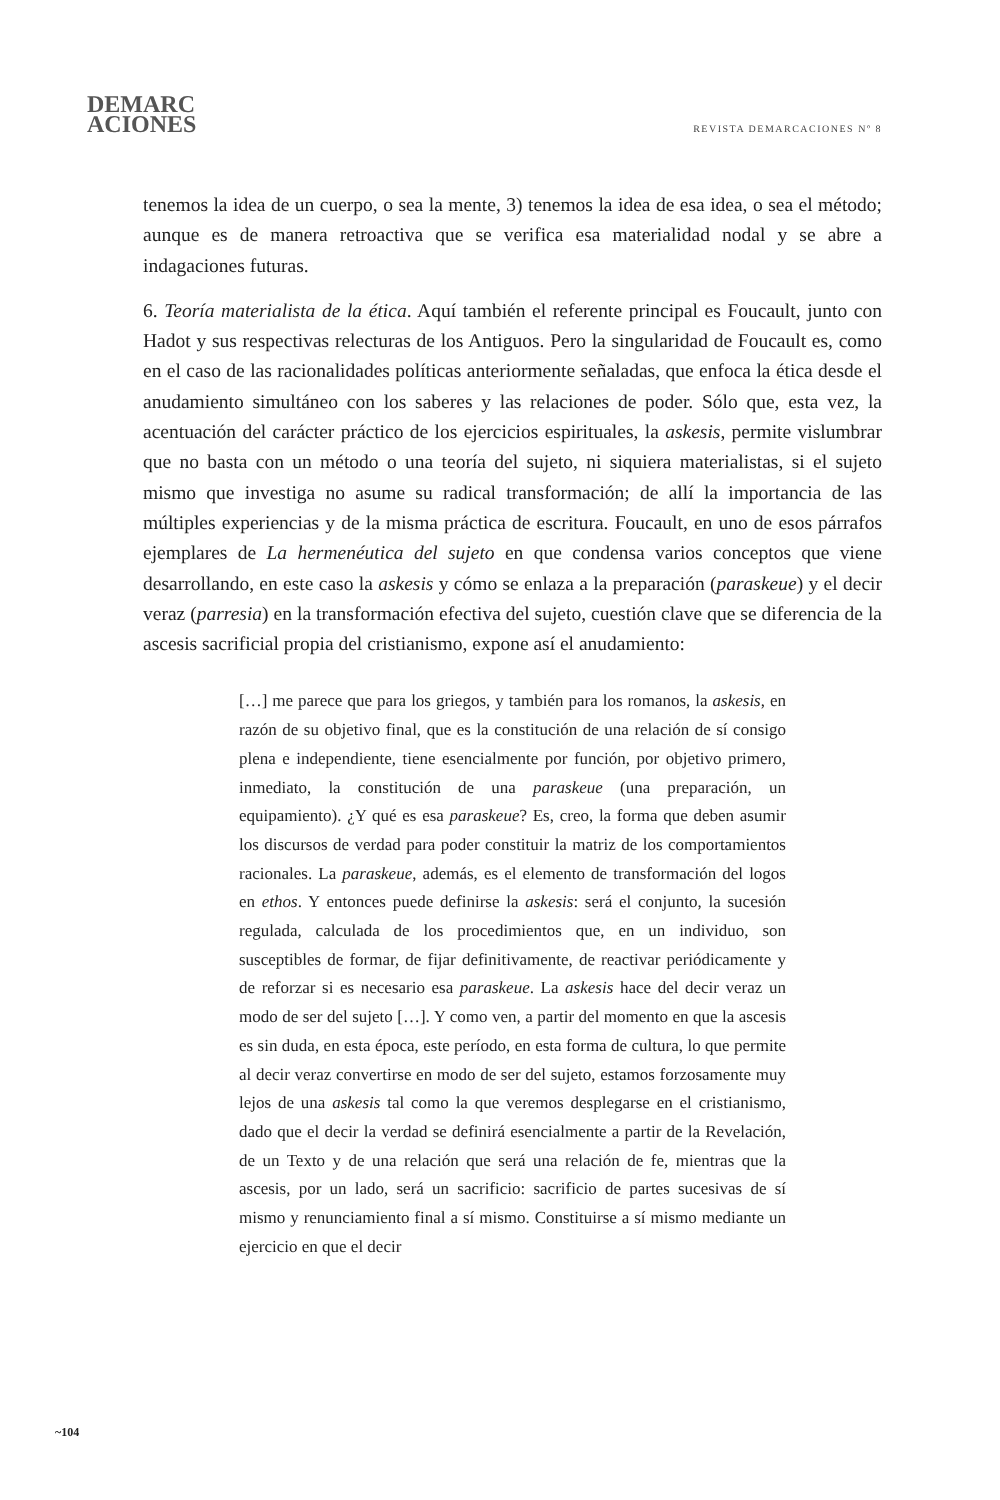DEMARC
ACIONES
REVISTA DEMARCACIONES Nº 8
tenemos la idea de un cuerpo, o sea la mente, 3) tenemos la idea de esa idea, o sea el método; aunque es de manera retroactiva que se verifica esa materialidad nodal y se abre a indagaciones futuras.
6. Teoría materialista de la ética. Aquí también el referente principal es Foucault, junto con Hadot y sus respectivas relecturas de los Antiguos. Pero la singularidad de Foucault es, como en el caso de las racionalidades políticas anteriormente señaladas, que enfoca la ética desde el anudamiento simultáneo con los saberes y las relaciones de poder. Sólo que, esta vez, la acentuación del carácter práctico de los ejercicios espirituales, la askesis, permite vislumbrar que no basta con un método o una teoría del sujeto, ni siquiera materialistas, si el sujeto mismo que investiga no asume su radical transformación; de allí la importancia de las múltiples experiencias y de la misma práctica de escritura. Foucault, en uno de esos párrafos ejemplares de La hermenéutica del sujeto en que condensa varios conceptos que viene desarrollando, en este caso la askesis y cómo se enlaza a la preparación (paraskeue) y el decir veraz (parresia) en la transformación efectiva del sujeto, cuestión clave que se diferencia de la ascesis sacrificial propia del cristianismo, expone así el anudamiento:
[…] me parece que para los griegos, y también para los romanos, la askesis, en razón de su objetivo final, que es la constitución de una relación de sí consigo plena e independiente, tiene esencialmente por función, por objetivo primero, inmediato, la constitución de una paraskeue (una preparación, un equipamiento). ¿Y qué es esa paraskeue? Es, creo, la forma que deben asumir los discursos de verdad para poder constituir la matriz de los comportamientos racionales. La paraskeue, además, es el elemento de transformación del logos en ethos. Y entonces puede definirse la askesis: será el conjunto, la sucesión regulada, calculada de los procedimientos que, en un individuo, son susceptibles de formar, de fijar definitivamente, de reactivar periódicamente y de reforzar si es necesario esa paraskeue. La askesis hace del decir veraz un modo de ser del sujeto […]. Y como ven, a partir del momento en que la ascesis es sin duda, en esta época, este período, en esta forma de cultura, lo que permite al decir veraz convertirse en modo de ser del sujeto, estamos forzosamente muy lejos de una askesis tal como la que veremos desplegarse en el cristianismo, dado que el decir la verdad se definirá esencialmente a partir de la Revelación, de un Texto y de una relación que será una relación de fe, mientras que la ascesis, por un lado, será un sacrificio: sacrificio de partes sucesivas de sí mismo y renunciamiento final a sí mismo. Constituirse a sí mismo mediante un ejercicio en que el decir
~104